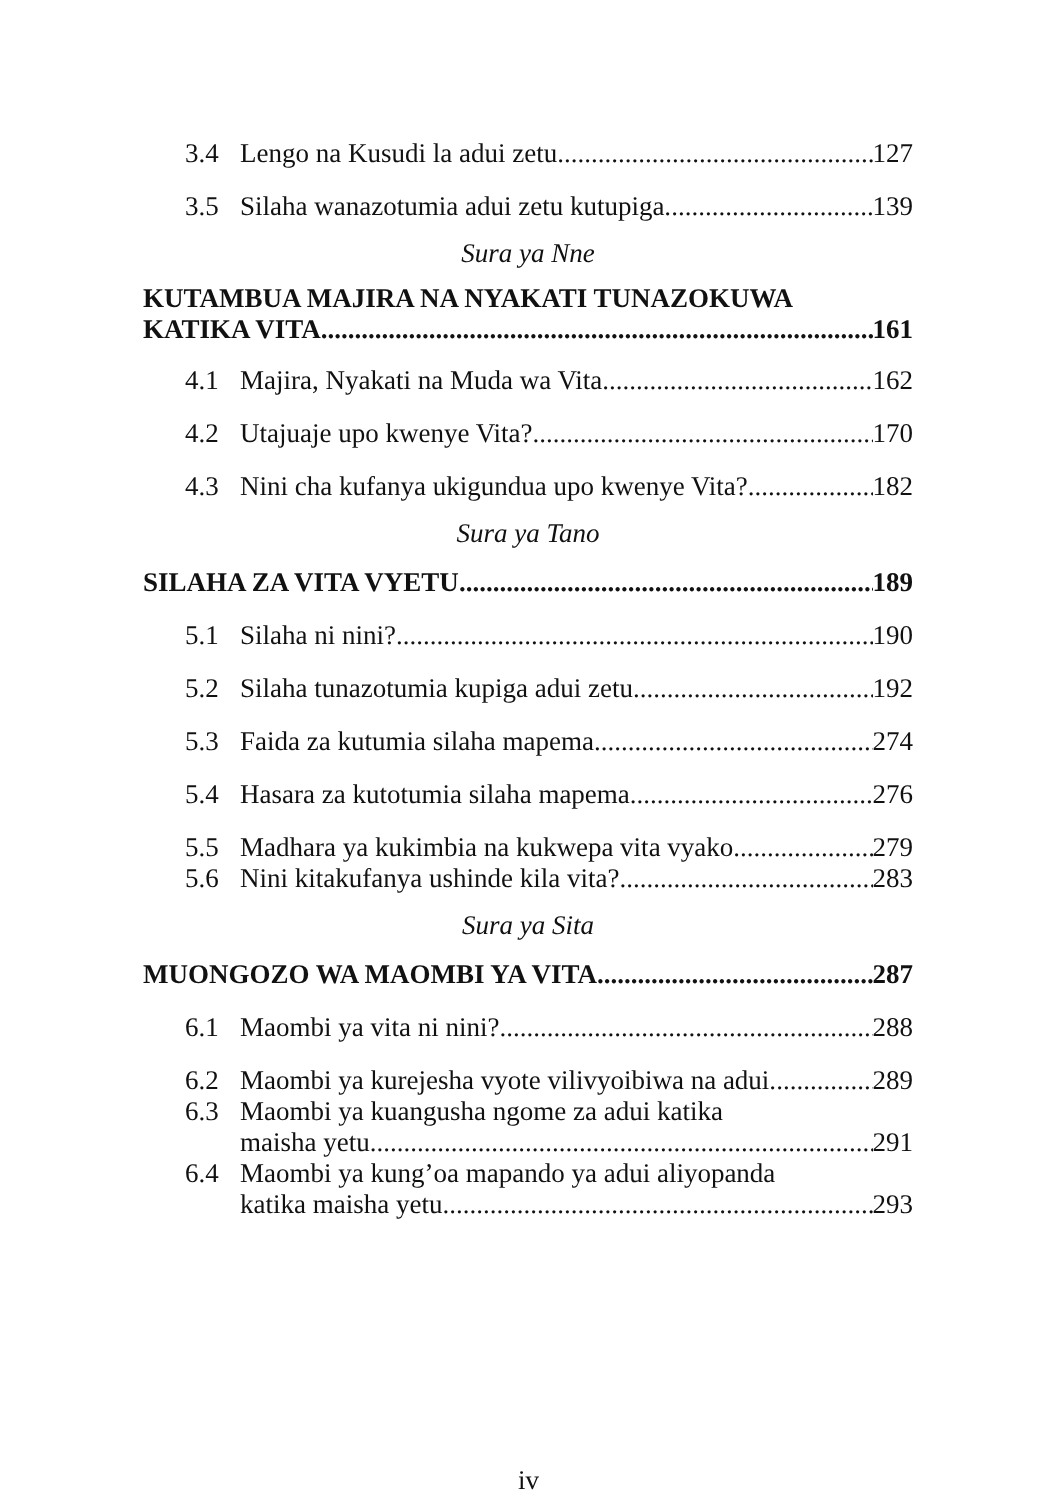3.4 Lengo na Kusudi la adui zetu 127
3.5 Silaha wanazotumia adui zetu kutupiga. 139
Sura ya Nne
KUTAMBUA MAJIRA NA NYAKATI TUNAZOKUWA
KATIKA VITA. 161
4.1 Majira, Nyakati na Muda wa Vita 162
4.2 Utajuaje upo kwenye Vita? 170
4.3 Nini cha kufanya ukigundua upo kwenye Vita? 182
Sura ya Tano
SILAHA ZA VITA VYETU 189
5.1 Silaha ni nini? 190
5.2 Silaha tunazotumia kupiga adui zetu. 192
5.3 Faida za kutumia silaha mapema 274
5.4 Hasara za kutotumia silaha mapema. 276
5.5 Madhara ya kukimbia na kukwepa vita vyako 279
5.6 Nini kitakufanya ushinde kila vita?. 283
Sura ya Sita
MUONGOZO WA MAOMBI YA VITA. 287
6.1 Maombi ya vita ni nini?. 288
6.2 Maombi ya kurejesha vyote vilivyoibiwa na adui. 289
6.3 Maombi ya kuangusha ngome za adui katika
maisha yetu. 291
6.4 Maombi ya kung’oa mapando ya adui aliyopanda
katika maisha yetu. 293
iv